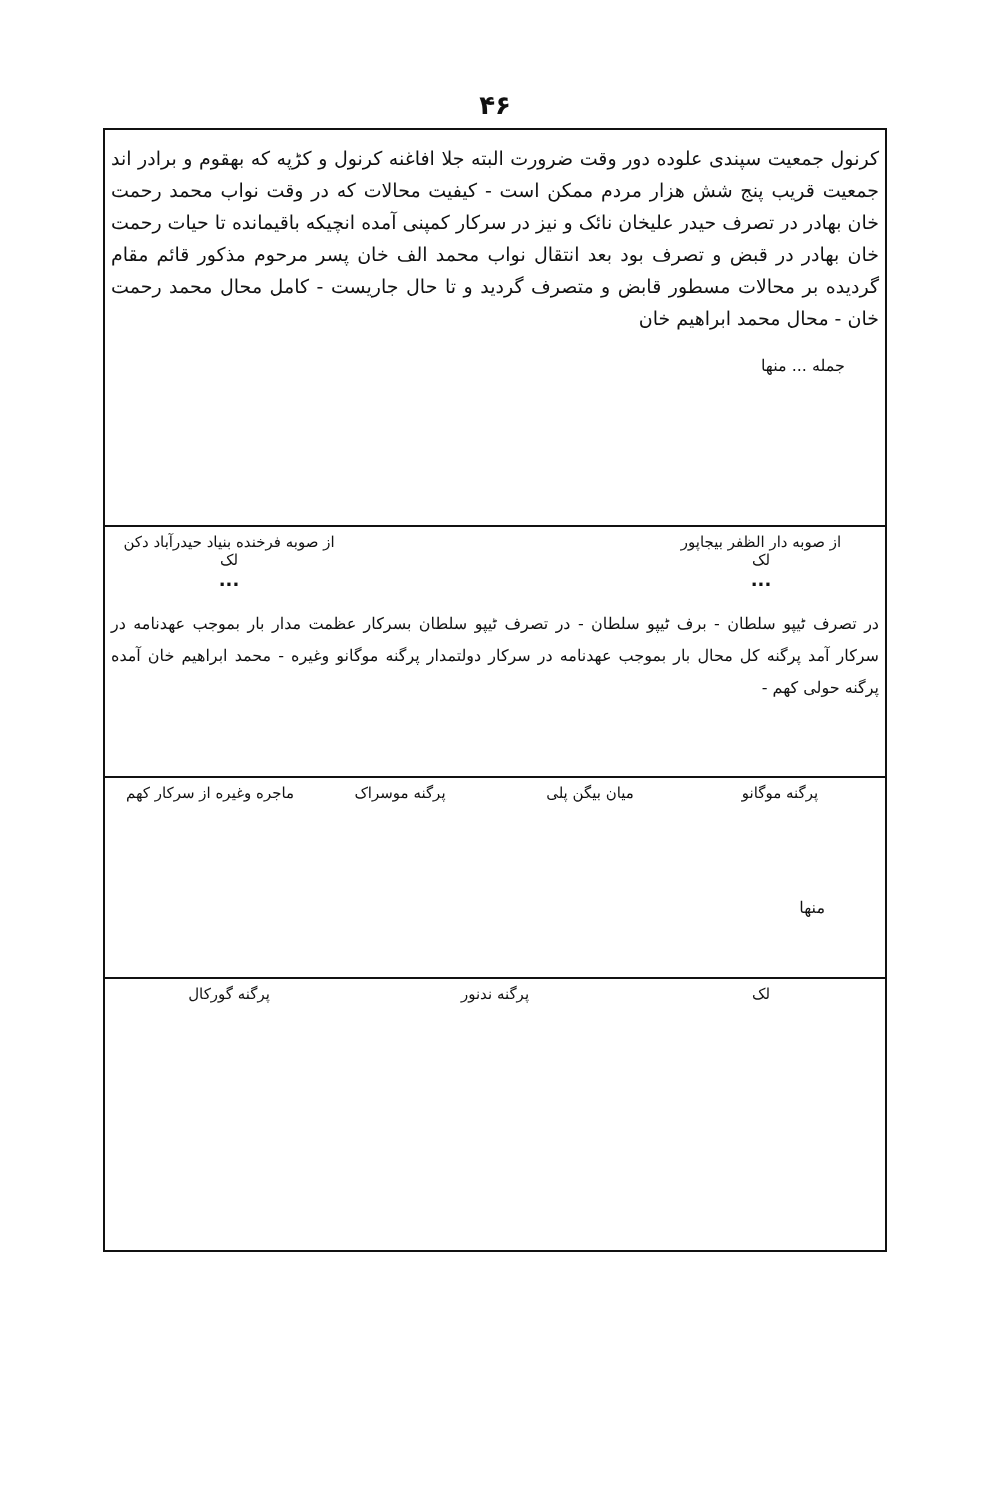۴۶
کرنول جمعیت سپندی علوده دور وقت ضرورت البته جلا افاغنه کرنول و کڑپه که بهقوم و برادر اند جمعیت قریب پنج شش هزار مردم ممکن است - کیفیت محالات که در وقت نواب محمد رحمت خان بهادر در تصرف حیدر علیخان نائک و نیز در سرکار کمپنی آمده انچیکه باقیمانده تا حیات رحمت خان بهادر در قبض و تصرف بود بعد انتقال نواب محمد الف خان پسر مرحوم مذکور قائم مقام گردیده بر محالات مسطور قابض و متصرف گردید و تا حال جاریست - کامل محال محمد رحمت خان - محال محمد ابراهیم خان
جمله ... منها
از صوبه دار الظفر بیجاپور
لک
...
از صوبه فرخنده بنیاد حیدرآباد دکن
لک
...
در تصرف ٹیپو سلطان - برف ٹیپو سلطان - در تصرف ٹیپو سلطان بسرکار عظمت مدار بار بموجب عهدنامه در سرکار آمد پرگنه کل محال بار بموجب عهدنامه در سرکار دولتمدار پرگنه موگانو وغیره - محمد ابراهیم خان آمده پرگنه حولی کهم -
پرگنه موگانو میان بیگن پلی پرگنه موسراک ماجره وغیره از سرکار کهم
منها
لک پرگنه ندنور پرگنه گورکال